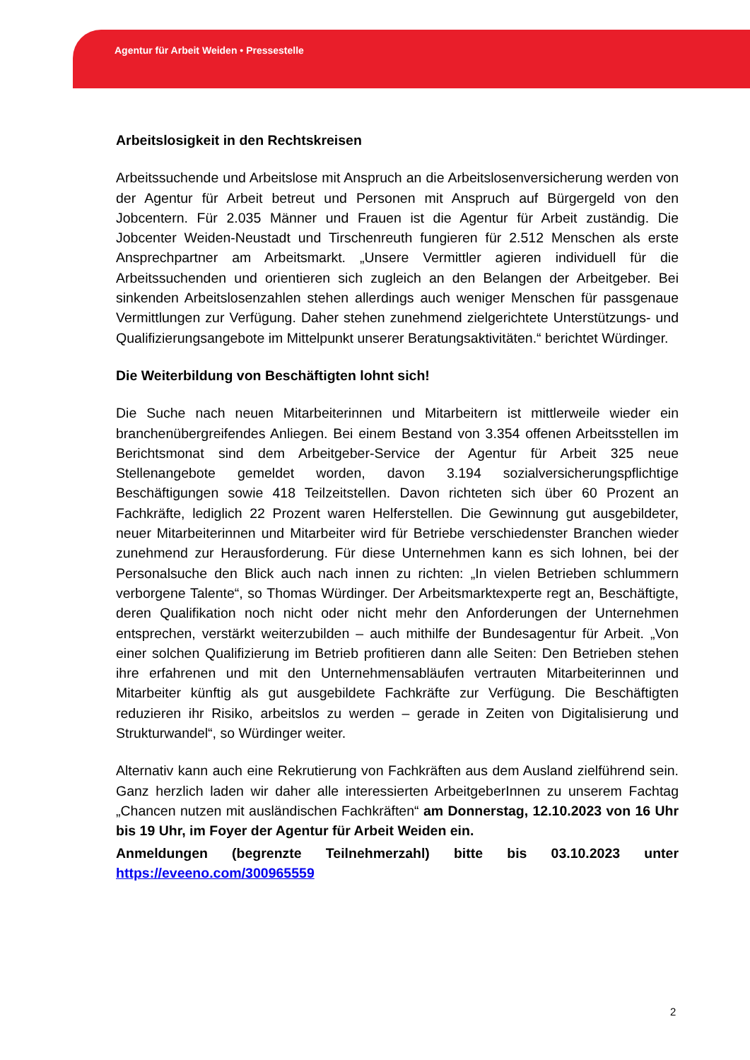Agentur für Arbeit Weiden • Pressestelle
Arbeitslosigkeit in den Rechtskreisen
Arbeitssuchende und Arbeitslose mit Anspruch an die Arbeitslosenversicherung werden von der Agentur für Arbeit betreut und Personen mit Anspruch auf Bürgergeld von den Jobcentern. Für 2.035 Männer und Frauen ist die Agentur für Arbeit zuständig. Die Jobcenter Weiden-Neustadt und Tirschenreuth fungieren für 2.512 Menschen als erste Ansprechpartner am Arbeitsmarkt. „Unsere Vermittler agieren individuell für die Arbeitssuchenden und orientieren sich zugleich an den Belangen der Arbeitgeber. Bei sinkenden Arbeitslosenzahlen stehen allerdings auch weniger Menschen für passgenaue Vermittlungen zur Verfügung. Daher stehen zunehmend zielgerichtete Unterstützungs- und Qualifizierungsangebote im Mittelpunkt unserer Beratungsaktivitäten.“ berichtet Würdinger.
Die Weiterbildung von Beschäftigten lohnt sich!
Die Suche nach neuen Mitarbeiterinnen und Mitarbeitern ist mittlerweile wieder ein branchenübergreifendes Anliegen. Bei einem Bestand von 3.354 offenen Arbeitsstellen im Berichtsmonat sind dem Arbeitgeber-Service der Agentur für Arbeit 325 neue Stellenangebote gemeldet worden, davon 3.194 sozialversicherungspflichtige Beschäftigungen sowie 418 Teilzeitstellen. Davon richteten sich über 60 Prozent an Fachkräfte, lediglich 22 Prozent waren Helferstellen. Die Gewinnung gut ausgebildeter, neuer Mitarbeiterinnen und Mitarbeiter wird für Betriebe verschiedenster Branchen wieder zunehmend zur Herausforderung. Für diese Unternehmen kann es sich lohnen, bei der Personalsuche den Blick auch nach innen zu richten: „In vielen Betrieben schlummern verborgene Talente“, so Thomas Würdinger. Der Arbeitsmarktexperte regt an, Beschäftigte, deren Qualifikation noch nicht oder nicht mehr den Anforderungen der Unternehmen entsprechen, verstärkt weiterzubilden – auch mithilfe der Bundesagentur für Arbeit. „Von einer solchen Qualifizierung im Betrieb profitieren dann alle Seiten: Den Betrieben stehen ihre erfahrenen und mit den Unternehmensabläufen vertrauten Mitarbeiterinnen und Mitarbeiter künftig als gut ausgebildete Fachkräfte zur Verfügung. Die Beschäftigten reduzieren ihr Risiko, arbeitslos zu werden – gerade in Zeiten von Digitalisierung und Strukturwandel“, so Würdinger weiter.
Alternativ kann auch eine Rekrutierung von Fachkräften aus dem Ausland zielführend sein. Ganz herzlich laden wir daher alle interessierten ArbeitgeberInnen zu unserem Fachtag „Chancen nutzen mit ausländischen Fachkräften“ am Donnerstag, 12.10.2023 von 16 Uhr bis 19 Uhr, im Foyer der Agentur für Arbeit Weiden ein.
Anmeldungen (begrenzte Teilnehmerzahl) bitte bis 03.10.2023 unter https://eveeno.com/300965559
2